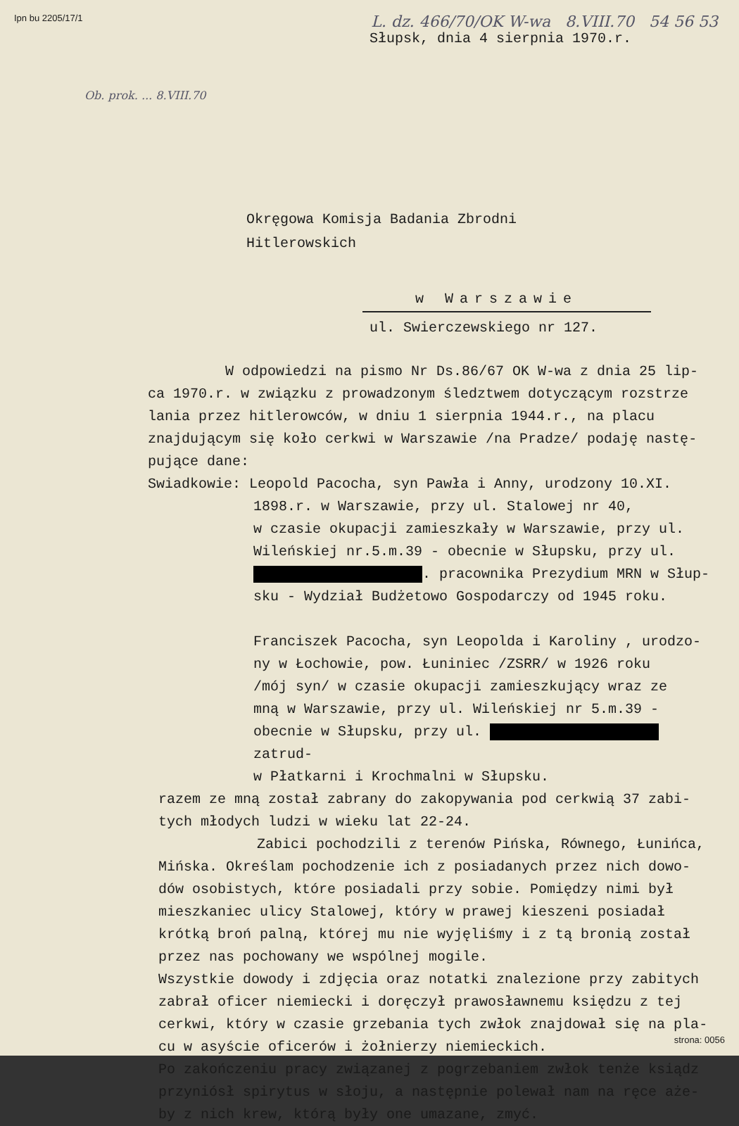Ipn bu 2205/17/1 L. dz. 466/70/OK W-wa 8.VIII.70 54 56 53
Słupsk, dnia 4 sierpnia 1970.r.
Ob. prok. ... 8.VIII.70
Okręgowa Komisja Badania Zbrodni
Hitlerowskich
w Warszawie
ul. Swierczewskiego nr 127.
W odpowiedzi na pismo Nr Ds.86/67 OK W-wa z dnia 25 lip-
ca 1970.r. w związku z prowadzonym śledztwem dotyczącym rozstrze
lania przez hitlerowców, w dniu 1 sierpnia 1944.r., na placu
znajdującym się koło cerkwi w Warszawie /na Pradze/ podaję nastę-
pujące dane:
Swiadkowie: Leopold Pacocha, syn Pawła i Anny, urodzony 10.XI.
1898.r. w Warszawie, przy ul. Stalowej nr 40,
w czasie okupacji zamieszkały w Warszawie, przy ul.
Wileńskiej nr.5.m.39 - obecnie w Słupsku, przy ul.
. pracownika Prezydium MRN w Słup-
sku - Wydział Budżetowo Gospodarczy od 1945 roku.
Franciszek Pacocha, syn Leopolda i Karoliny , urodzo-
ny w Łochowie, pow. Łuniniec /ZSRR/ w 1926 roku
/mój syn/ w czasie okupacji zamieszkujący wraz ze
mną w Warszawie, przy ul. Wileńskiej nr 5.m.39 -
obecnie w Słupsku, przy ul. zatrud-
w Płatkarni i Krochmalni w Słupsku.
razem ze mną został zabrany do zakopywania pod cerkwią 37 zabi-
tych młodych ludzi w wieku lat 22-24.
Zabici pochodzili z terenów Pińska, Równego, Łunińca,
Mińska. Określam pochodzenie ich z posiadanych przez nich dowo-
dów osobistych, które posiadali przy sobie. Pomiędzy nimi był
mieszkaniec ulicy Stalowej, który w prawej kieszeni posiadał
krótką broń palną, której mu nie wyjęliśmy i z tą bronią został
przez nas pochowany we wspólnej mogile.
Wszystkie dowody i zdjęcia oraz notatki znalezione przy zabitych
zabrał oficer niemiecki i doręczył prawosławnemu księdzu z tej
cerkwi, który w czasie grzebania tych zwłok znajdował się na pla-
cu w asyście oficerów i żołnierzy niemieckich.
Po zakończeniu pracy związanej z pogrzebaniem zwłok tenże ksiądz
przyniósł spirytus w słoju, a następnie polewał nam na ręce aże-
by z nich krew, którą były one umazane, zmyć.
strona: 0056